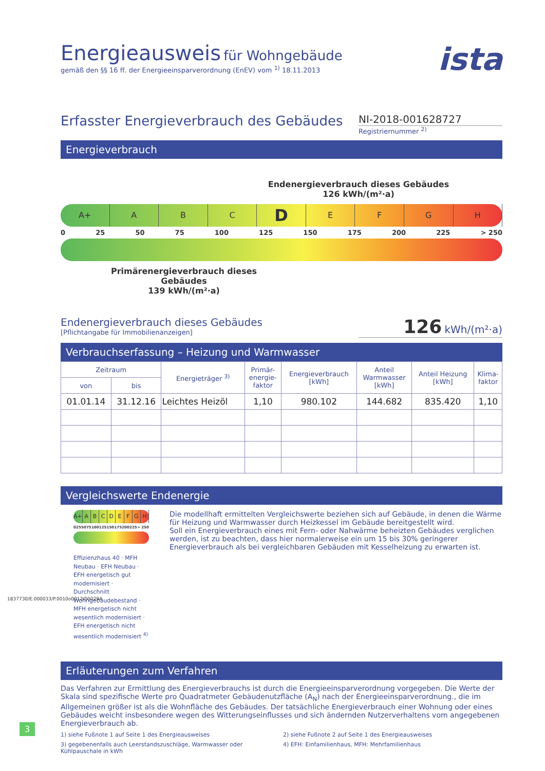Energieausweis für Wohngebäude
gemäß den §§ 16 ff. der Energieeinsparverordnung (EnEV) vom <sup>1)</sup> 18.11.2013
ista
Erfasster Energieverbrauch des Gebäudes
NI-2018-001628727
Registriernummer <sup>2)</sup>
Energieverbrauch
Endenergieverbrauch dieses Gebäudes
126 kWh/(m²·a)
A+ ABCDEFGH
0 25 50 75 100 125 150 175 200 225 > 250
Primärenergieverbrauch dieses Gebäudes
139 kWh/(m²·a)
Endenergieverbrauch dieses Gebäudes
[Pflichtangabe für Immobilienanzeigen]
126 kWh/(m²·a)
Verbrauchserfassung – Heizung und Warmwasser
| Zeitraum | | Energieträger <sup>3)</sup> | Primär- energie- faktor | Energieverbrauch [kWh] | Anteil Warmwasser [kWh] | Anteil Heizung [kWh] | Klima- faktor |
| --- | --- | --- | --- | --- | --- | --- | --- |
| von | bis | | | | | | |
| 01.01.14 | 31.12.16 | Leichtes Heizöl | 1,10 | 980.102 | 144.682 | 835.420 | 1,10 |
Vergleichswerte Endenergie
A+ ABCDEFGH
0 25 50 75 100 125 150 175 200 225 > 250
Effizienzhaus 40 · MFH Neubau · EFH Neubau · EFH energetisch gut modernisiert · Durchschnitt Wohngebäudebestand · MFH energetisch nicht wesentlich modernisiert · EFH energetisch nicht wesentlich modernisiert <sup>4)</sup>
Die modellhaft ermittelten Vergleichswerte beziehen sich auf Gebäude, in denen die Wärme für Heizung und Warmwasser durch Heizkessel im Gebäude bereitgestellt wird.
Soll ein Energieverbrauch eines mit Fern- oder Nahwärme beheizten Gebäudes verglichen werden, ist zu beachten, dass hier normalerweise ein um 15 bis 30% geringerer Energieverbrauch als bei vergleichbaren Gebäuden mit Kesselheizung zu erwarten ist.
Erläuterungen zum Verfahren
Das Verfahren zur Ermittlung des Energieverbrauchs ist durch die Energieeinsparverordnung vorgegeben. Die Werte der Skala sind spezifische Werte pro Quadratmeter Gebäudenutzfläche (A<sub>N</sub>) nach der Energieeinsparverordnung., die im Allgemeinen größer ist als die Wohnfläche des Gebäudes. Der tatsächliche Energieverbrauch einer Wohnung oder eines Gebäudes weicht insbesondere wegen des Witterungseinflusses und sich ändernden Nutzerverhaltens vom angegebenen Energieverbrauch ab.
1) siehe Fußnote 1 auf Seite 1 des Energieausweises
2) siehe Fußnote 2 auf Seite 1 des Energieausweises
3) gegebenenfalls auch Leerstandszuschläge, Warmwasser oder Kühlpauschale in kWh
4) EFH: Einfamilienhaus, MFH: Mehrfamilienhaus
1837730/E.000033/P.0010o0012/000294
3